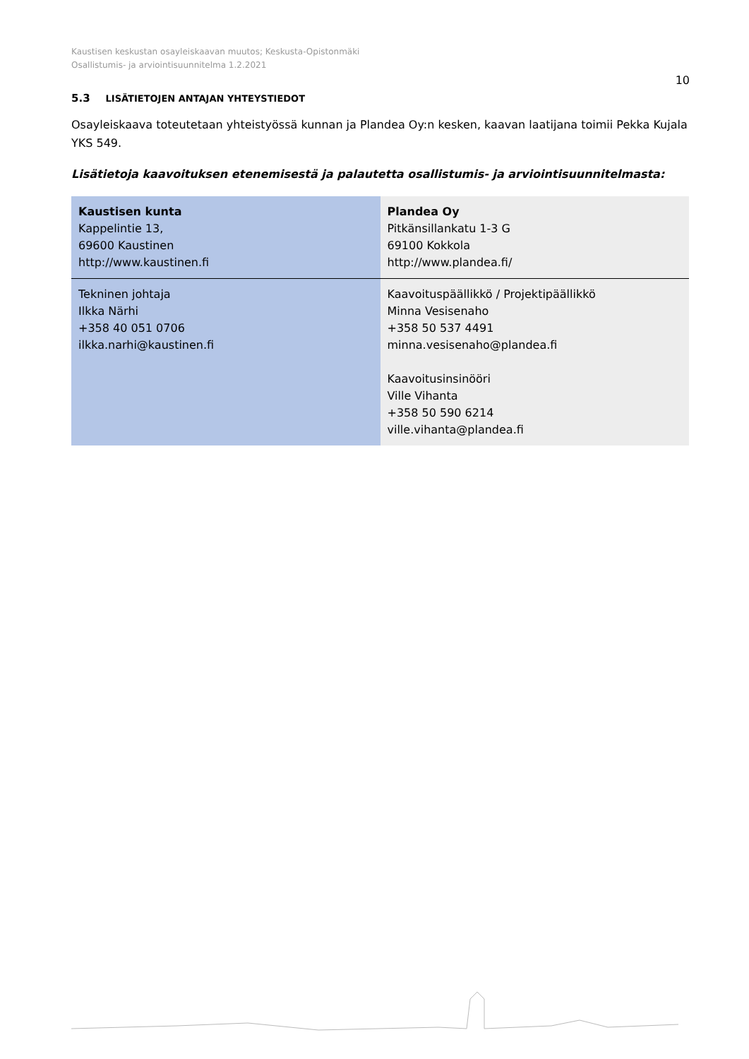Kaustisen keskustan osayleiskaavan muutos; Keskusta-Opistonmäki
Osallistumis- ja arviointisuunnitelma 1.2.2021
10
5.3 LISÄTIETOJEN ANTAJAN YHTEYSTIEDOT
Osayleiskaava toteutetaan yhteistyössä kunnan ja Plandea Oy:n kesken, kaavan laatijana toimii Pekka Kujala YKS 549.
Lisätietoja kaavoituksen etenemisestä ja palautetta osallistumis- ja arviointisuunnitelmasta:
| Kaustisen kunta Kappelintie 13, 69600 Kaustinen http://www.kaustinen.fi | Plandea Oy Pitkänsillankatu 1-3 G 69100 Kokkola http://www.plandea.fi/ |
| Tekninen johtaja Ilkka Närhi +358 40 051 0706 ilkka.narhi@kaustinen.fi | Kaavoituspäällikkö / Projektipäällikkö Minna Vesisenaho +358 50 537 4491 minna.vesisenaho@plandea.fi Kaavoitusinsinööri Ville Vihanta +358 50 590 6214 ville.vihanta@plandea.fi |